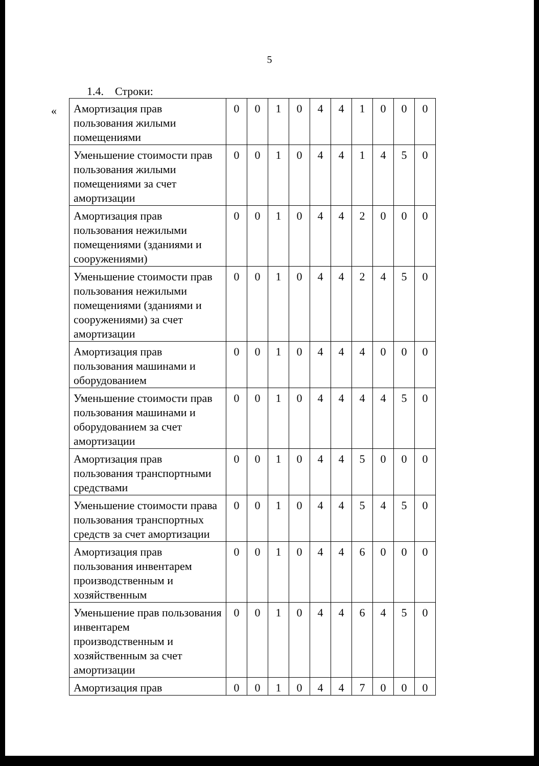5
1.4. Строки:
«
| Амортизация прав пользования жилыми помещениями | 0 | 0 | 1 | 0 | 4 | 4 | 1 | 0 | 0 | 0 |
| Уменьшение стоимости прав пользования жилыми помещениями за счет амортизации | 0 | 0 | 1 | 0 | 4 | 4 | 1 | 4 | 5 | 0 |
| Амортизация прав пользования нежилыми помещениями (зданиями и сооружениями) | 0 | 0 | 1 | 0 | 4 | 4 | 2 | 0 | 0 | 0 |
| Уменьшение стоимости прав пользования нежилыми помещениями (зданиями и сооружениями) за счет амортизации | 0 | 0 | 1 | 0 | 4 | 4 | 2 | 4 | 5 | 0 |
| Амортизация прав пользования машинами и оборудованием | 0 | 0 | 1 | 0 | 4 | 4 | 4 | 0 | 0 | 0 |
| Уменьшение стоимости прав пользования машинами и оборудованием за счет амортизации | 0 | 0 | 1 | 0 | 4 | 4 | 4 | 4 | 5 | 0 |
| Амортизация прав пользования транспортными средствами | 0 | 0 | 1 | 0 | 4 | 4 | 5 | 0 | 0 | 0 |
| Уменьшение стоимости права пользования транспортных средств за счет амортизации | 0 | 0 | 1 | 0 | 4 | 4 | 5 | 4 | 5 | 0 |
| Амортизация прав пользования инвентарем производственным и хозяйственным | 0 | 0 | 1 | 0 | 4 | 4 | 6 | 0 | 0 | 0 |
| Уменьшение прав пользования инвентарем производственным и хозяйственным за счет амортизации | 0 | 0 | 1 | 0 | 4 | 4 | 6 | 4 | 5 | 0 |
| Амортизация прав | 0 | 0 | 1 | 0 | 4 | 4 | 7 | 0 | 0 | 0 |